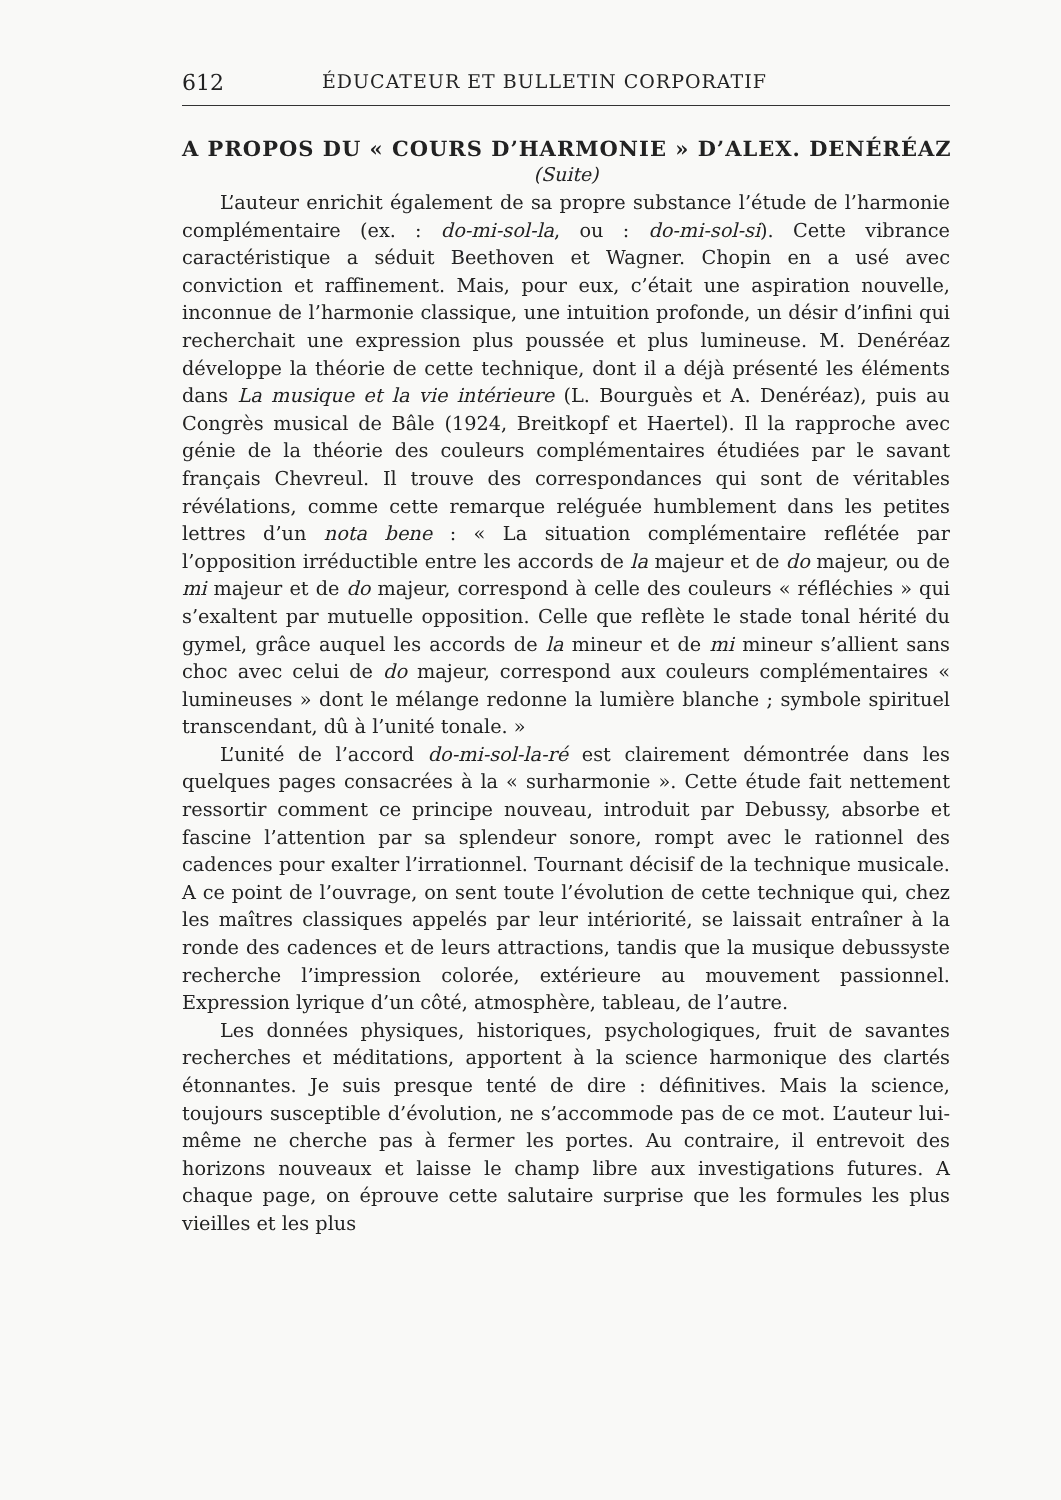612 ÉDUCATEUR ET BULLETIN CORPORATIF
A PROPOS DU « COURS D’HARMONIE » D’ALEX. DENÉRÉAZ
(Suite)
L’auteur enrichit également de sa propre substance l’étude de l’harmonie complémentaire (ex. : do-mi-sol-la, ou : do-mi-sol-si). Cette vibrance caractéristique a séduit Beethoven et Wagner. Chopin en a usé avec conviction et raffinement. Mais, pour eux, c’était une aspiration nouvelle, inconnue de l’harmonie classique, une intuition profonde, un désir d’infini qui recherchait une expression plus poussée et plus lumineuse. M. Denéréaz développe la théorie de cette technique, dont il a déjà présenté les éléments dans La musique et la vie intérieure (L. Bourguès et A. Denéréaz), puis au Congrès musical de Bâle (1924, Breitkopf et Haertel). Il la rapproche avec génie de la théorie des couleurs complémentaires étudiées par le savant français Chevreul. Il trouve des correspondances qui sont de véritables révélations, comme cette remarque reléguée humblement dans les petites lettres d’un nota bene : « La situation complémentaire reflétée par l’opposition irréductible entre les accords de la majeur et de do majeur, ou de mi majeur et de do majeur, correspond à celle des couleurs « réfléchies » qui s’exaltent par mutuelle opposition. Celle que reflète le stade tonal hérité du gymel, grâce auquel les accords de la mineur et de mi mineur s’allient sans choc avec celui de do majeur, correspond aux couleurs complémentaires « lumineuses » dont le mélange redonne la lumière blanche ; symbole spirituel transcendant, dû à l’unité tonale. »
L’unité de l’accord do-mi-sol-la-ré est clairement démontrée dans les quelques pages consacrées à la « surharmonie ». Cette étude fait nettement ressortir comment ce principe nouveau, introduit par Debussy, absorbe et fascine l’attention par sa splendeur sonore, rompt avec le rationnel des cadences pour exalter l’irrationnel. Tournant décisif de la technique musicale. A ce point de l’ouvrage, on sent toute l’évolution de cette technique qui, chez les maîtres classiques appelés par leur intériorité, se laissait entraîner à la ronde des cadences et de leurs attractions, tandis que la musique debussyste recherche l’impression colorée, extérieure au mouvement passionnel. Expression lyrique d’un côté, atmosphère, tableau, de l’autre.
Les données physiques, historiques, psychologiques, fruit de savantes recherches et méditations, apportent à la science harmonique des clartés étonnantes. Je suis presque tenté de dire : définitives. Mais la science, toujours susceptible d’évolution, ne s’accommode pas de ce mot. L’auteur lui-même ne cherche pas à fermer les portes. Au contraire, il entrevoit des horizons nouveaux et laisse le champ libre aux investigations futures. A chaque page, on éprouve cette salutaire surprise que les formules les plus vieilles et les plus